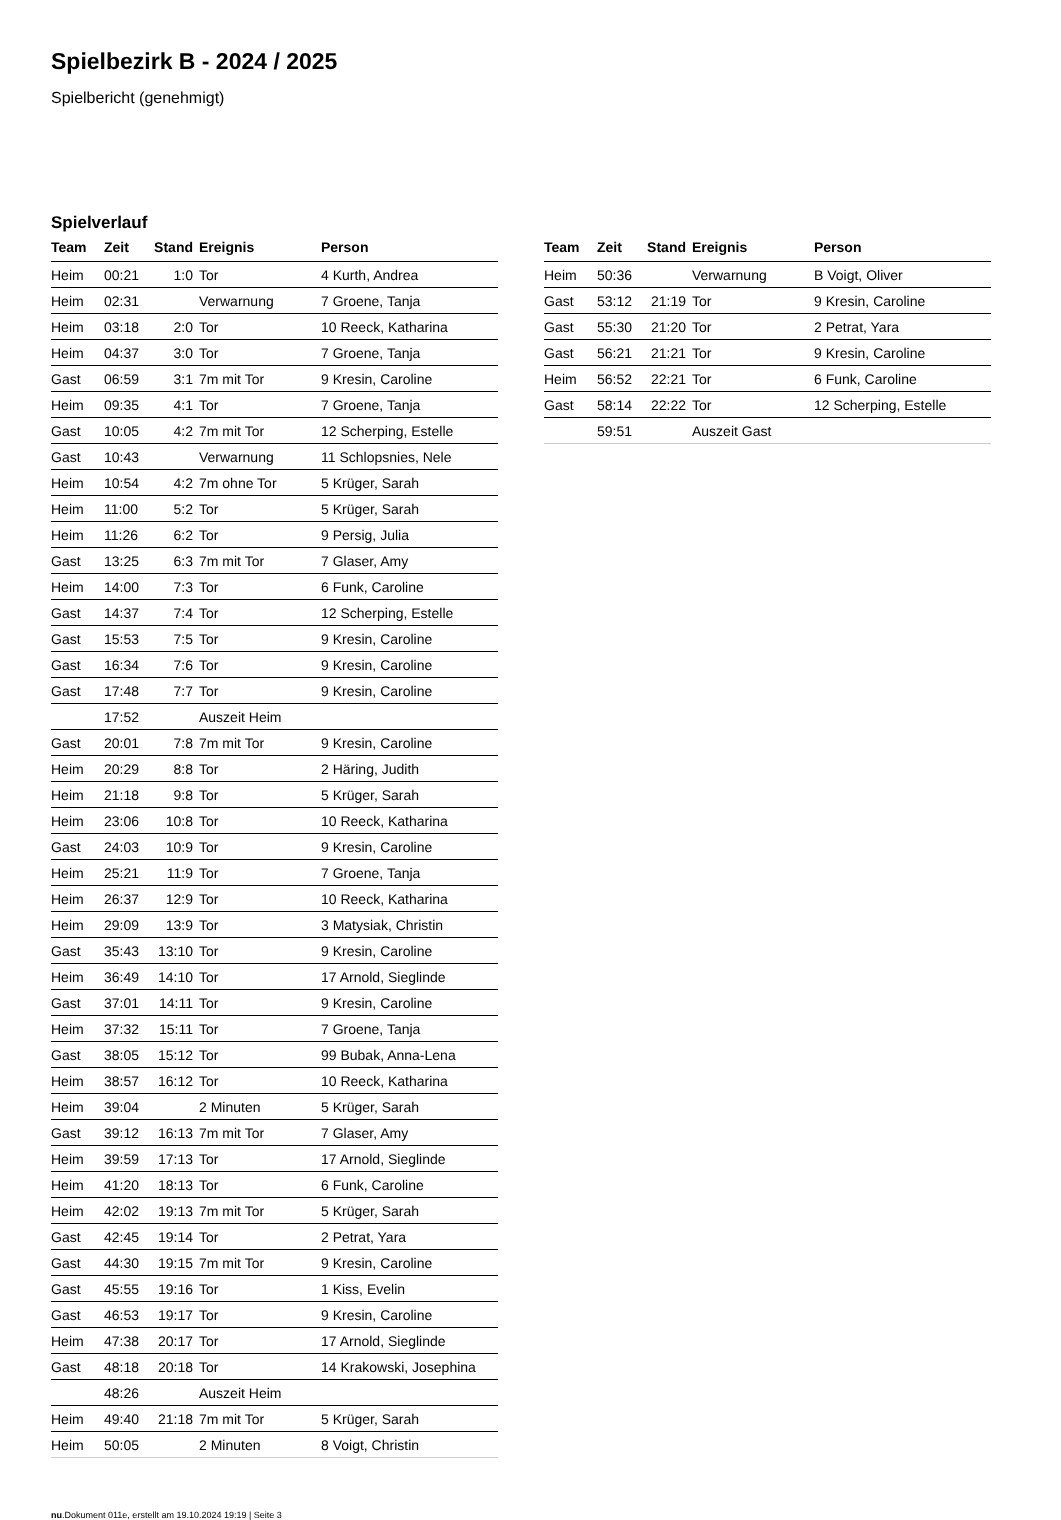Spielbezirk B - 2024 / 2025
Spielbericht (genehmigt)
Spielverlauf
| Team | Zeit | Stand | Ereignis | Person |
| --- | --- | --- | --- | --- |
| Heim | 00:21 | 1:0 | Tor | 4 Kurth, Andrea |
| Heim | 02:31 | | Verwarnung | 7 Groene, Tanja |
| Heim | 03:18 | 2:0 | Tor | 10 Reeck, Katharina |
| Heim | 04:37 | 3:0 | Tor | 7 Groene, Tanja |
| Gast | 06:59 | 3:1 | 7m mit Tor | 9 Kresin, Caroline |
| Heim | 09:35 | 4:1 | Tor | 7 Groene, Tanja |
| Gast | 10:05 | 4:2 | 7m mit Tor | 12 Scherping, Estelle |
| Gast | 10:43 | | Verwarnung | 11 Schlopsnies, Nele |
| Heim | 10:54 | 4:2 | 7m ohne Tor | 5 Krüger, Sarah |
| Heim | 11:00 | 5:2 | Tor | 5 Krüger, Sarah |
| Heim | 11:26 | 6:2 | Tor | 9 Persig, Julia |
| Gast | 13:25 | 6:3 | 7m mit Tor | 7 Glaser, Amy |
| Heim | 14:00 | 7:3 | Tor | 6 Funk, Caroline |
| Gast | 14:37 | 7:4 | Tor | 12 Scherping, Estelle |
| Gast | 15:53 | 7:5 | Tor | 9 Kresin, Caroline |
| Gast | 16:34 | 7:6 | Tor | 9 Kresin, Caroline |
| Gast | 17:48 | 7:7 | Tor | 9 Kresin, Caroline |
| | 17:52 | | Auszeit Heim | |
| Gast | 20:01 | 7:8 | 7m mit Tor | 9 Kresin, Caroline |
| Heim | 20:29 | 8:8 | Tor | 2 Häring, Judith |
| Heim | 21:18 | 9:8 | Tor | 5 Krüger, Sarah |
| Heim | 23:06 | 10:8 | Tor | 10 Reeck, Katharina |
| Gast | 24:03 | 10:9 | Tor | 9 Kresin, Caroline |
| Heim | 25:21 | 11:9 | Tor | 7 Groene, Tanja |
| Heim | 26:37 | 12:9 | Tor | 10 Reeck, Katharina |
| Heim | 29:09 | 13:9 | Tor | 3 Matysiak, Christin |
| Gast | 35:43 | 13:10 | Tor | 9 Kresin, Caroline |
| Heim | 36:49 | 14:10 | Tor | 17 Arnold, Sieglinde |
| Gast | 37:01 | 14:11 | Tor | 9 Kresin, Caroline |
| Heim | 37:32 | 15:11 | Tor | 7 Groene, Tanja |
| Gast | 38:05 | 15:12 | Tor | 99 Bubak, Anna-Lena |
| Heim | 38:57 | 16:12 | Tor | 10 Reeck, Katharina |
| Heim | 39:04 | | 2 Minuten | 5 Krüger, Sarah |
| Gast | 39:12 | 16:13 | 7m mit Tor | 7 Glaser, Amy |
| Heim | 39:59 | 17:13 | Tor | 17 Arnold, Sieglinde |
| Heim | 41:20 | 18:13 | Tor | 6 Funk, Caroline |
| Heim | 42:02 | 19:13 | 7m mit Tor | 5 Krüger, Sarah |
| Gast | 42:45 | 19:14 | Tor | 2 Petrat, Yara |
| Gast | 44:30 | 19:15 | 7m mit Tor | 9 Kresin, Caroline |
| Gast | 45:55 | 19:16 | Tor | 1 Kiss, Evelin |
| Gast | 46:53 | 19:17 | Tor | 9 Kresin, Caroline |
| Heim | 47:38 | 20:17 | Tor | 17 Arnold, Sieglinde |
| Gast | 48:18 | 20:18 | Tor | 14 Krakowski, Josephina |
| | 48:26 | | Auszeit Heim | |
| Heim | 49:40 | 21:18 | 7m mit Tor | 5 Krüger, Sarah |
| Heim | 50:05 | | 2 Minuten | 8 Voigt, Christin |
| Team | Zeit | Stand | Ereignis | Person |
| --- | --- | --- | --- | --- |
| Heim | 50:36 | | Verwarnung | B Voigt, Oliver |
| Gast | 53:12 | 21:19 | Tor | 9 Kresin, Caroline |
| Gast | 55:30 | 21:20 | Tor | 2 Petrat, Yara |
| Gast | 56:21 | 21:21 | Tor | 9 Kresin, Caroline |
| Heim | 56:52 | 22:21 | Tor | 6 Funk, Caroline |
| Gast | 58:14 | 22:22 | Tor | 12 Scherping, Estelle |
| | 59:51 | | Auszeit Gast | |
nu.Dokument 011e, erstellt am 19.10.2024 19:19 | Seite 3